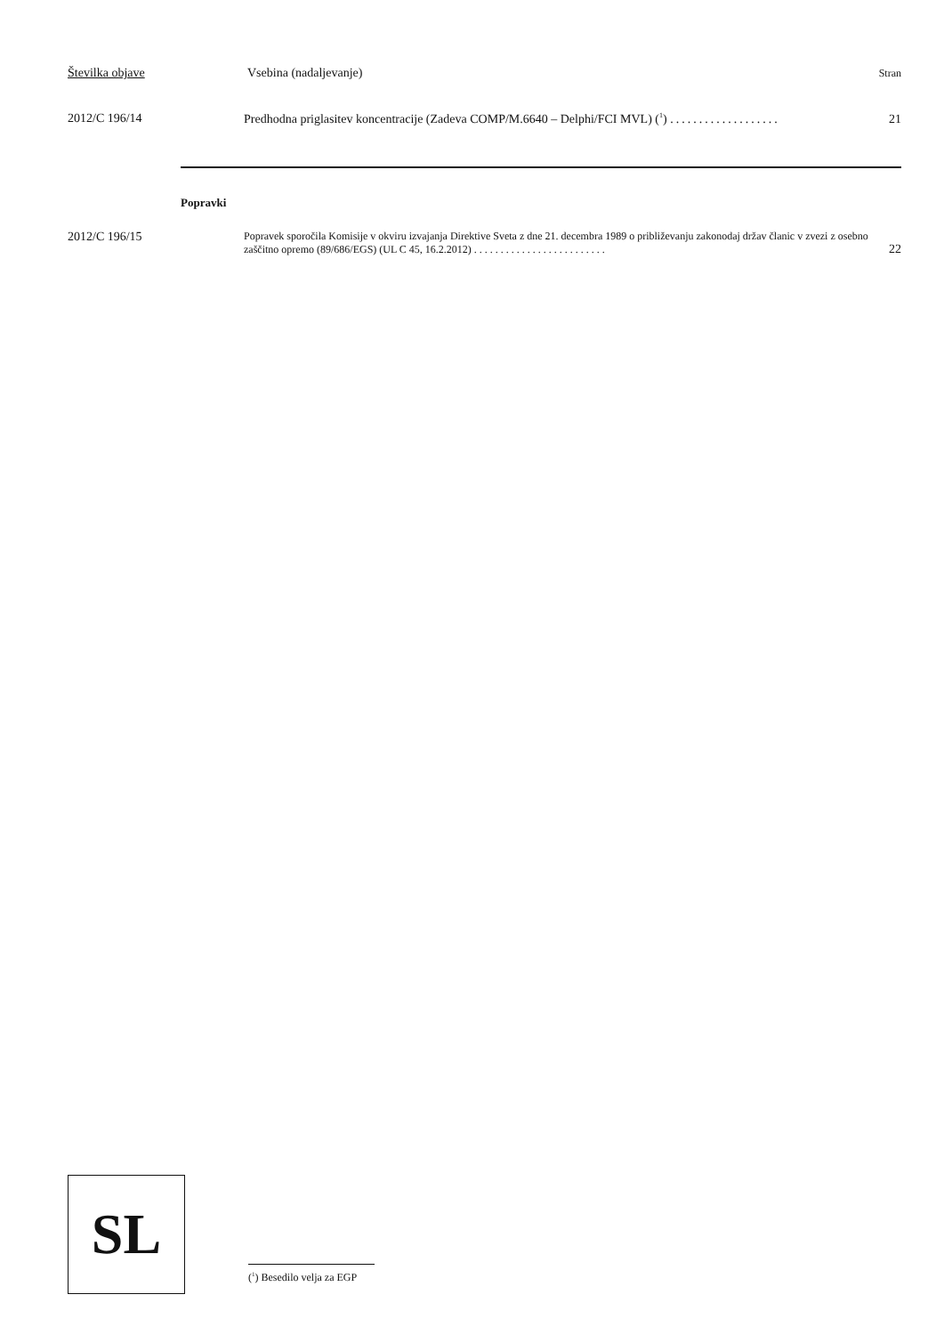Številka objave Vsebina (nadaljevanje) Stran
2012/C 196/14 Predhodna priglasitev koncentracije (Zadeva COMP/M.6640 – Delphi/FCI MVL) (<sup>1</sup>) ................... 21
Popravki
2012/C 196/15
Popravek sporočila Komisije v okviru izvajanja Direktive Sveta z dne 21. decembra 1989 o približevanju zakonodaj držav članic v zvezi z osebno zaščitno opremo (89/686/EGS) (UL C 45, 16.2.2012) ......................... 22
SL
(<sup>1</sup>) Besedilo velja za EGP